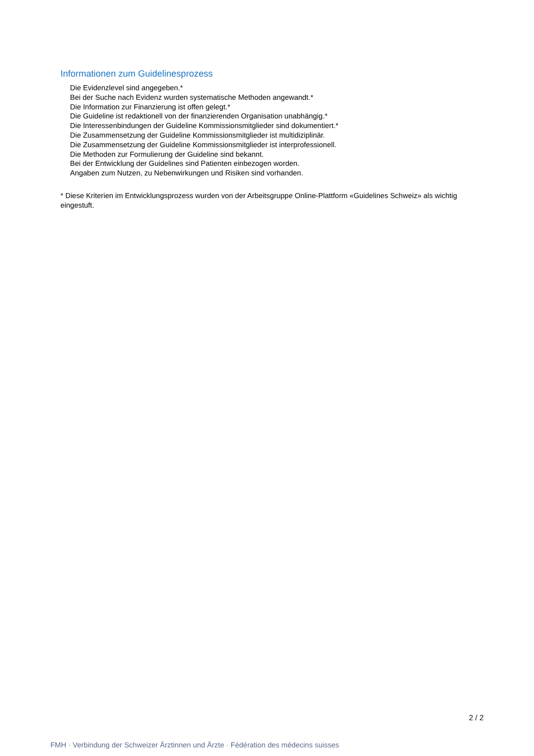Informationen zum Guidelinesprozess
Die Evidenzlevel sind angegeben.*
Bei der Suche nach Evidenz wurden systematische Methoden angewandt.*
Die Information zur Finanzierung ist offen gelegt.*
Die Guideline ist redaktionell von der finanzierenden Organisation unabhängig.*
Die Interessenbindungen der Guideline Kommissionsmitglieder sind dokumentiert.*
Die Zusammensetzung der Guideline Kommissionsmitglieder ist multidiziplinär.
Die Zusammensetzung der Guideline Kommissionsmitglieder ist interprofessionell.
Die Methoden zur Formulierung der Guideline sind bekannt.
Bei der Entwicklung der Guidelines sind Patienten einbezogen worden.
Angaben zum Nutzen, zu Nebenwirkungen und Risiken sind vorhanden.
* Diese Kriterien im Entwicklungsprozess wurden von der Arbeitsgruppe Online-Plattform «Guidelines Schweiz» als wichtig eingestuft.
2 / 2
FMH · Verbindung der Schweizer Ärztinnen und Ärzte · Fédération des médecins suisses